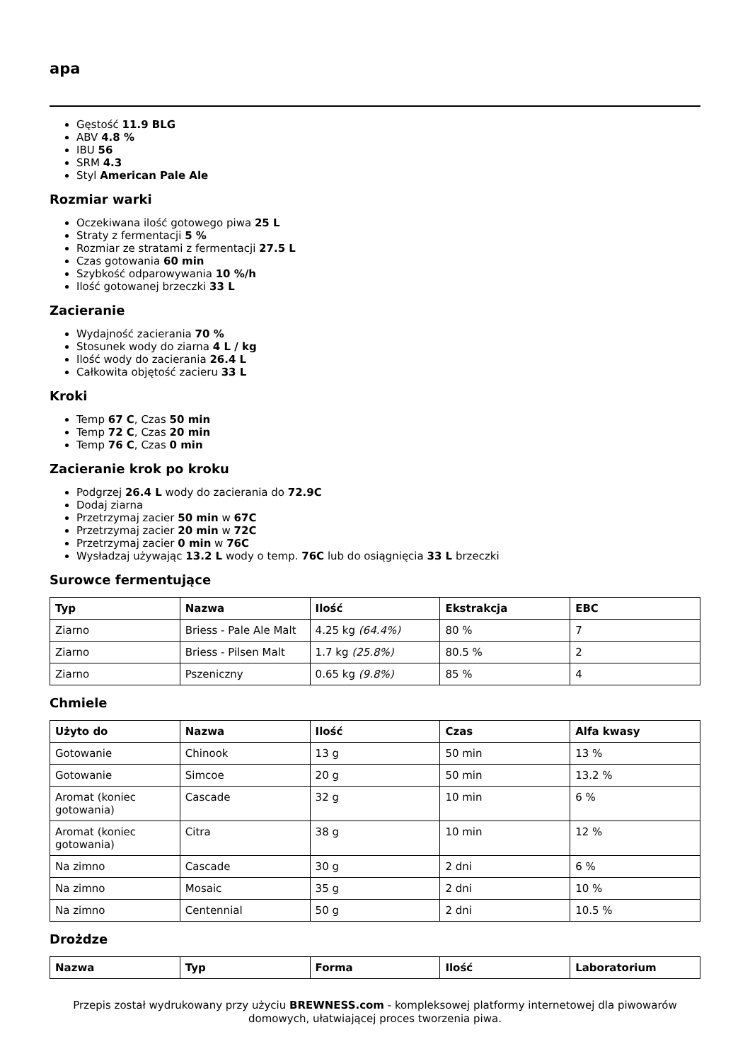apa
Gęstość 11.9 BLG
ABV 4.8 %
IBU 56
SRM 4.3
Styl American Pale Ale
Rozmiar warki
Oczekiwana ilość gotowego piwa 25 L
Straty z fermentacji 5 %
Rozmiar ze stratami z fermentacji 27.5 L
Czas gotowania 60 min
Szybkość odparowywania 10 %/h
Ilość gotowanej brzeczki 33 L
Zacieranie
Wydajność zacierania 70 %
Stosunek wody do ziarna 4 L / kg
Ilość wody do zacierania 26.4 L
Całkowita objętość zacieru 33 L
Kroki
Temp 67 C, Czas 50 min
Temp 72 C, Czas 20 min
Temp 76 C, Czas 0 min
Zacieranie krok po kroku
Podgrzej 26.4 L wody do zacierania do 72.9C
Dodaj ziarna
Przetrzymaj zacier 50 min w 67C
Przetrzymaj zacier 20 min w 72C
Przetrzymaj zacier 0 min w 76C
Wysładzaj używając 13.2 L wody o temp. 76C lub do osiągnięcia 33 L brzeczki
Surowce fermentujące
| Typ | Nazwa | Ilość | Ekstrakcja | EBC |
| --- | --- | --- | --- | --- |
| Ziarno | Briess - Pale Ale Malt | 4.25 kg (64.4%) | 80 % | 7 |
| Ziarno | Briess - Pilsen Malt | 1.7 kg (25.8%) | 80.5 % | 2 |
| Ziarno | Pszeniczny | 0.65 kg (9.8%) | 85 % | 4 |
Chmiele
| Użyto do | Nazwa | Ilość | Czas | Alfa kwasy |
| --- | --- | --- | --- | --- |
| Gotowanie | Chinook | 13 g | 50 min | 13 % |
| Gotowanie | Simcoe | 20 g | 50 min | 13.2 % |
| Aromat (koniec gotowania) | Cascade | 32 g | 10 min | 6 % |
| Aromat (koniec gotowania) | Citra | 38 g | 10 min | 12 % |
| Na zimno | Cascade | 30 g | 2 dni | 6 % |
| Na zimno | Mosaic | 35 g | 2 dni | 10 % |
| Na zimno | Centennial | 50 g | 2 dni | 10.5 % |
Drożdze
| Nazwa | Typ | Forma | Ilość | Laboratorium |
| --- | --- | --- | --- | --- |
Przepis został wydrukowany przy użyciu BREWNESS.com - kompleksowej platformy internetowej dla piwowarów domowych, ułatwiającej proces tworzenia piwa.